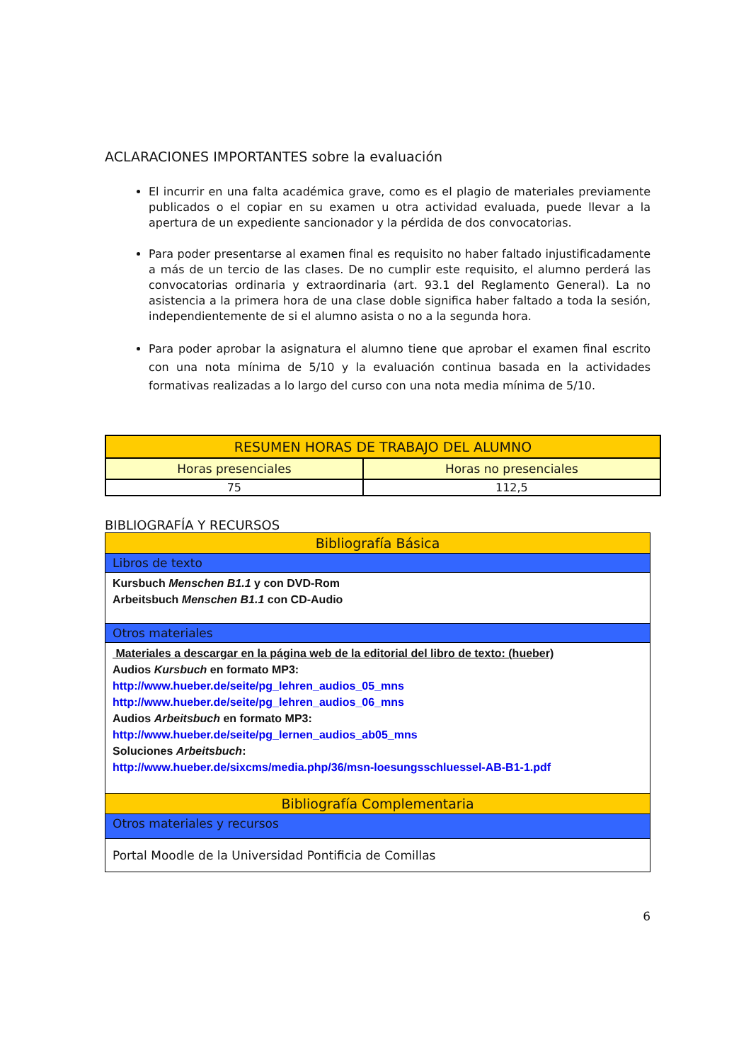ACLARACIONES IMPORTANTES sobre la evaluación
El incurrir en una falta académica grave, como es el plagio de materiales previamente publicados o el copiar en su examen u otra actividad evaluada, puede llevar a la apertura de un expediente sancionador y la pérdida de dos convocatorias.
Para poder presentarse al examen final es requisito no haber faltado injustificadamente a más de un tercio de las clases. De no cumplir este requisito, el alumno perderá las convocatorias ordinaria y extraordinaria (art. 93.1 del Reglamento General). La no asistencia a la primera hora de una clase doble significa haber faltado a toda la sesión, independientemente de si el alumno asista o no a la segunda hora.
Para poder aprobar la asignatura el alumno tiene que aprobar el examen final escrito con una nota mínima de 5/10 y la evaluación continua basada en la actividades formativas realizadas a lo largo del curso con una nota media mínima de 5/10.
| RESUMEN HORAS DE TRABAJO DEL ALUMNO | |
| --- | --- |
| Horas presenciales | Horas no presenciales |
| 75 | 112,5 |
BIBLIOGRAFÍA Y RECURSOS
| Bibliografía Básica |
| Libros de texto |
| Kursbuch Menschen B1.1 y con DVD-Rom Arbeitsbuch Menschen B1.1 con CD-Audio |
| Otros materiales |
| Materiales a descargar en la página web de la editorial del libro de texto: (hueber) Audios Kursbuch en formato MP3: http://www.hueber.de/seite/pg_lehren_audios_05_mns http://www.hueber.de/seite/pg_lehren_audios_06_mns Audios Arbeitsbuch en formato MP3: http://www.hueber.de/seite/pg_lernen_audios_ab05_mns Soluciones Arbeitsbuch : http://www.hueber.de/sixcms/media.php/36/msn-loesungsschluessel-AB-B1-1.pdf |
| Bibliografía Complementaria |
| Otros materiales y recursos |
| Portal Moodle de la Universidad Pontificia de Comillas |
6